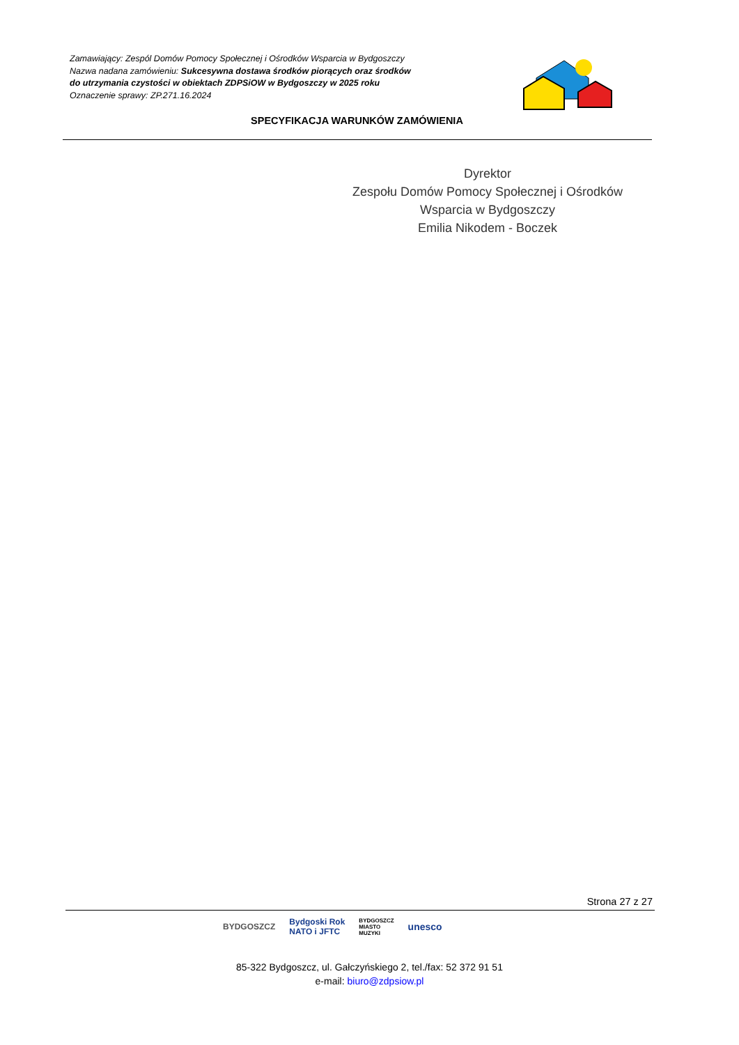Zamawiający: Zespól Domów Pomocy Społecznej i Ośrodków Wsparcia w Bydgoszczy
Nazwa nadana zamówieniu: Sukcesywna dostawa środków piorących oraz środków
do utrzymania czystości w obiektach ZDPSiOW w Bydgoszczy w 2025 roku
Oznaczenie sprawy: ZP.271.16.2024
SPECYFIKACJA WARUNKÓW ZAMÓWIENIA
Dyrektor
Zespołu Domów Pomocy Społecznej i Ośrodków
Wsparcia w Bydgoszczy
Emilia Nikodem - Boczek
Strona 27 z 27
BYDGOSZCZ Bydgoski Rok
NATO i JFTC BYDGOSZCZ
MIASTO
MUZYKI unesco
85-322 Bydgoszcz, ul. Gałczyńskiego 2, tel./fax: 52 372 91 51
e-mail: biuro@zdpsiow.pl